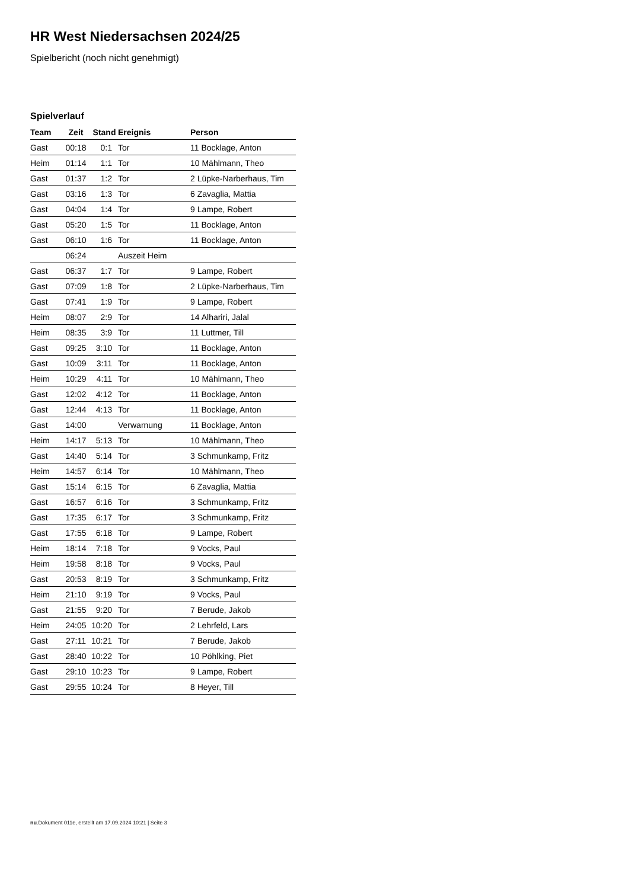HR West Niedersachsen 2024/25
Spielbericht (noch nicht genehmigt)
Spielverlauf
| Team | Zeit | Stand | Ereignis | Person |
| --- | --- | --- | --- | --- |
| Gast | 00:18 | 0:1 | Tor | 11 Bocklage, Anton |
| Heim | 01:14 | 1:1 | Tor | 10 Mählmann, Theo |
| Gast | 01:37 | 1:2 | Tor | 2 Lüpke-Narberhaus, Tim |
| Gast | 03:16 | 1:3 | Tor | 6 Zavaglia, Mattia |
| Gast | 04:04 | 1:4 | Tor | 9 Lampe, Robert |
| Gast | 05:20 | 1:5 | Tor | 11 Bocklage, Anton |
| Gast | 06:10 | 1:6 | Tor | 11 Bocklage, Anton |
| | 06:24 | | Auszeit Heim | |
| Gast | 06:37 | 1:7 | Tor | 9 Lampe, Robert |
| Gast | 07:09 | 1:8 | Tor | 2 Lüpke-Narberhaus, Tim |
| Gast | 07:41 | 1:9 | Tor | 9 Lampe, Robert |
| Heim | 08:07 | 2:9 | Tor | 14 Alhariri, Jalal |
| Heim | 08:35 | 3:9 | Tor | 11 Luttmer, Till |
| Gast | 09:25 | 3:10 | Tor | 11 Bocklage, Anton |
| Gast | 10:09 | 3:11 | Tor | 11 Bocklage, Anton |
| Heim | 10:29 | 4:11 | Tor | 10 Mählmann, Theo |
| Gast | 12:02 | 4:12 | Tor | 11 Bocklage, Anton |
| Gast | 12:44 | 4:13 | Tor | 11 Bocklage, Anton |
| Gast | 14:00 | | Verwarnung | 11 Bocklage, Anton |
| Heim | 14:17 | 5:13 | Tor | 10 Mählmann, Theo |
| Gast | 14:40 | 5:14 | Tor | 3 Schmunkamp, Fritz |
| Heim | 14:57 | 6:14 | Tor | 10 Mählmann, Theo |
| Gast | 15:14 | 6:15 | Tor | 6 Zavaglia, Mattia |
| Gast | 16:57 | 6:16 | Tor | 3 Schmunkamp, Fritz |
| Gast | 17:35 | 6:17 | Tor | 3 Schmunkamp, Fritz |
| Gast | 17:55 | 6:18 | Tor | 9 Lampe, Robert |
| Heim | 18:14 | 7:18 | Tor | 9 Vocks, Paul |
| Heim | 19:58 | 8:18 | Tor | 9 Vocks, Paul |
| Gast | 20:53 | 8:19 | Tor | 3 Schmunkamp, Fritz |
| Heim | 21:10 | 9:19 | Tor | 9 Vocks, Paul |
| Gast | 21:55 | 9:20 | Tor | 7 Berude, Jakob |
| Heim | 24:05 | 10:20 | Tor | 2 Lehrfeld, Lars |
| Gast | 27:11 | 10:21 | Tor | 7 Berude, Jakob |
| Gast | 28:40 | 10:22 | Tor | 10 Pöhlking, Piet |
| Gast | 29:10 | 10:23 | Tor | 9 Lampe, Robert |
| Gast | 29:55 | 10:24 | Tor | 8 Heyer, Till |
nu.Dokument 011e, erstellt am 17.09.2024 10:21 | Seite 3